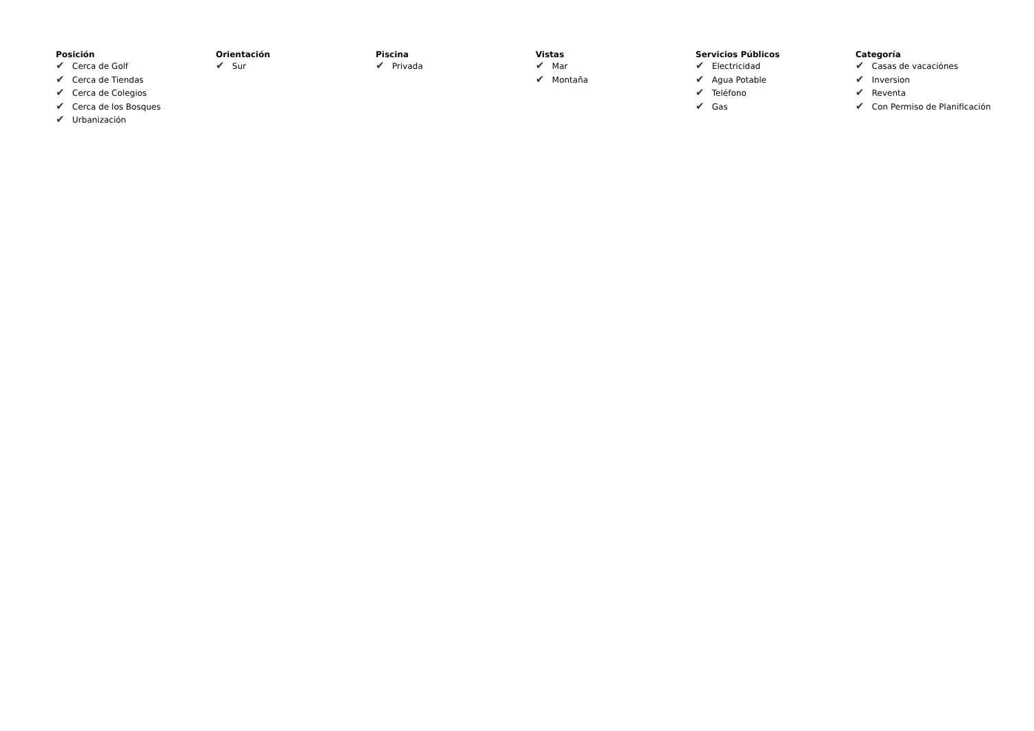Posición
✔ Cerca de Golf
✔ Cerca de Tiendas
✔ Cerca de Colegios
✔ Cerca de los Bosques
✔ Urbanización
Orientación
✔ Sur
Piscina
✔ Privada
Vistas
✔ Mar
✔ Montaña
Servicios Públicos
✔ Electricidad
✔ Agua Potable
✔ Teléfono
✔ Gas
Categoría
✔ Casas de vacaciónes
✔ Inversion
✔ Reventa
✔ Con Permiso de Planificación